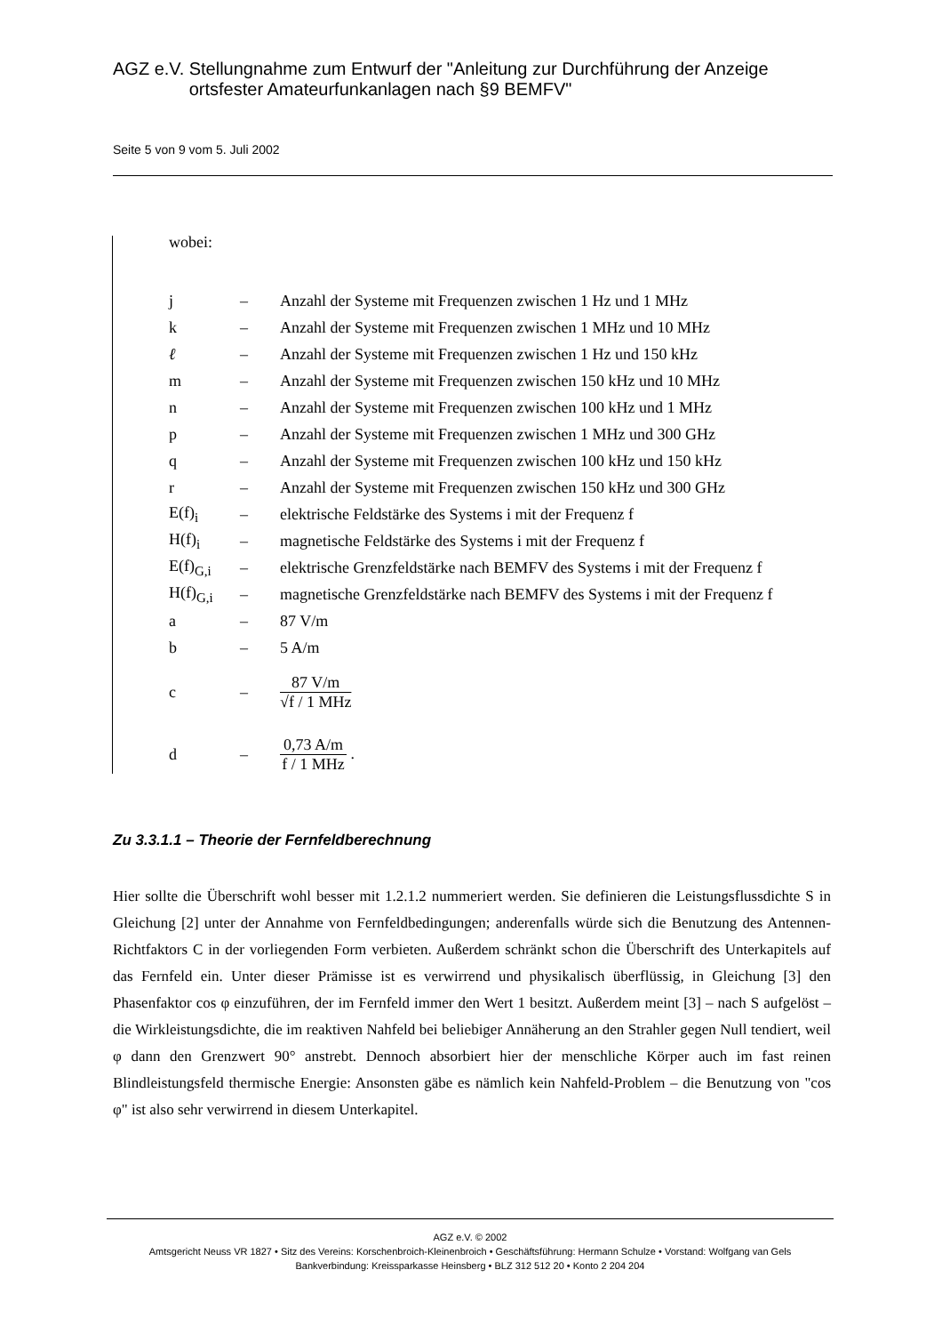AGZ e.V. Stellungnahme zum Entwurf der "Anleitung zur Durchführung der Anzeige ortsfester Amateurfunkanlagen nach §9 BEMFV"
Seite 5 von 9 vom 5. Juli 2002
wobei:
| j | – | Anzahl der Systeme mit Frequenzen zwischen 1 Hz und 1 MHz |
| k | – | Anzahl der Systeme mit Frequenzen zwischen 1 MHz und 10 MHz |
| ℓ | – | Anzahl der Systeme mit Frequenzen zwischen 1 Hz und 150 kHz |
| m | – | Anzahl der Systeme mit Frequenzen zwischen 150 kHz und 10 MHz |
| n | – | Anzahl der Systeme mit Frequenzen zwischen 100 kHz und 1 MHz |
| p | – | Anzahl der Systeme mit Frequenzen zwischen 1 MHz und 300 GHz |
| q | – | Anzahl der Systeme mit Frequenzen zwischen 100 kHz und 150 kHz |
| r | – | Anzahl der Systeme mit Frequenzen zwischen 150 kHz und 300 GHz |
| E(f)<sub>i</sub> | – | elektrische Feldstärke des Systems i mit der Frequenz f |
| H(f)<sub>i</sub> | – | magnetische Feldstärke des Systems i mit der Frequenz f |
| E(f)<sub>G,i</sub> | – | elektrische Grenzfeldstärke nach BEMFV des Systems i mit der Frequenz f |
| H(f)<sub>G,i</sub> | – | magnetische Grenzfeldstärke nach BEMFV des Systems i mit der Frequenz f |
| a | – | 87 V/m |
| b | – | 5 A/m |
| c | – | 87 V/m √ f / 1 MHz |
| d | – | 0,73 A/m f / 1 MHz . |
Zu 3.3.1.1 – Theorie der Fernfeldberechnung
Hier sollte die Überschrift wohl besser mit 1.2.1.2 nummeriert werden. Sie definieren die Leistungsflussdichte S in Gleichung [2] unter der Annahme von Fernfeldbedingungen; anderenfalls würde sich die Benutzung des Antennen-Richtfaktors C in der vorliegenden Form verbieten. Außerdem schränkt schon die Überschrift des Unterkapitels auf das Fernfeld ein. Unter dieser Prämisse ist es verwirrend und physikalisch überflüssig, in Gleichung [3] den Phasenfaktor cos φ einzuführen, der im Fernfeld immer den Wert 1 besitzt. Außerdem meint [3] – nach S aufgelöst – die Wirkleistungsdichte, die im reaktiven Nahfeld bei beliebiger Annäherung an den Strahler gegen Null tendiert, weil φ dann den Grenzwert 90° anstrebt. Dennoch absorbiert hier der menschliche Körper auch im fast reinen Blindleistungsfeld thermische Energie: Ansonsten gäbe es nämlich kein Nahfeld-Problem – die Benutzung von "cos φ" ist also sehr verwirrend in diesem Unterkapitel.
AGZ e.V. © 2002
Amtsgericht Neuss VR 1827 • Sitz des Vereins: Korschenbroich-Kleinenbroich • Geschäftsführung: Hermann Schulze • Vorstand: Wolfgang van Gels
Bankverbindung: Kreissparkasse Heinsberg • BLZ 312 512 20 • Konto 2 204 204